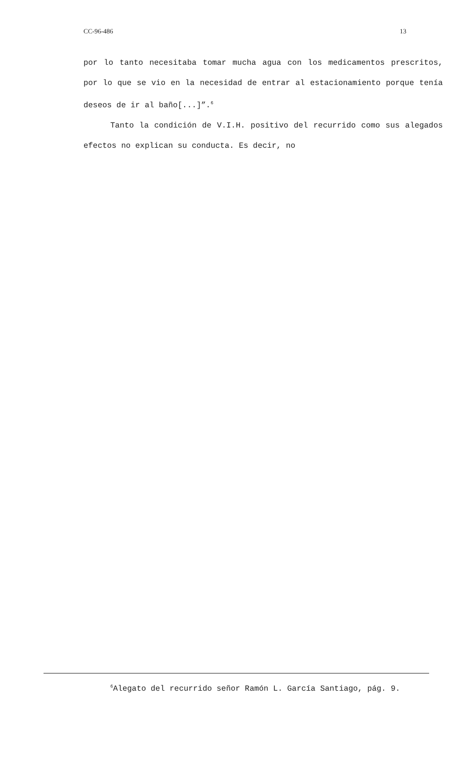CC-96-486 13
por lo tanto necesitaba tomar mucha agua con los medicamentos prescritos, por lo que se vio en la necesidad de entrar al estacionamiento porque tenía deseos de ir al baño[...]”.<sup>6</sup>
Tanto la condición de V.I.H. positivo del recurrido como sus alegados efectos no explican su conducta. Es decir, no
<sup>6</sup> Alegato del recurrido señor Ramón L. García Santiago, pág. 9.